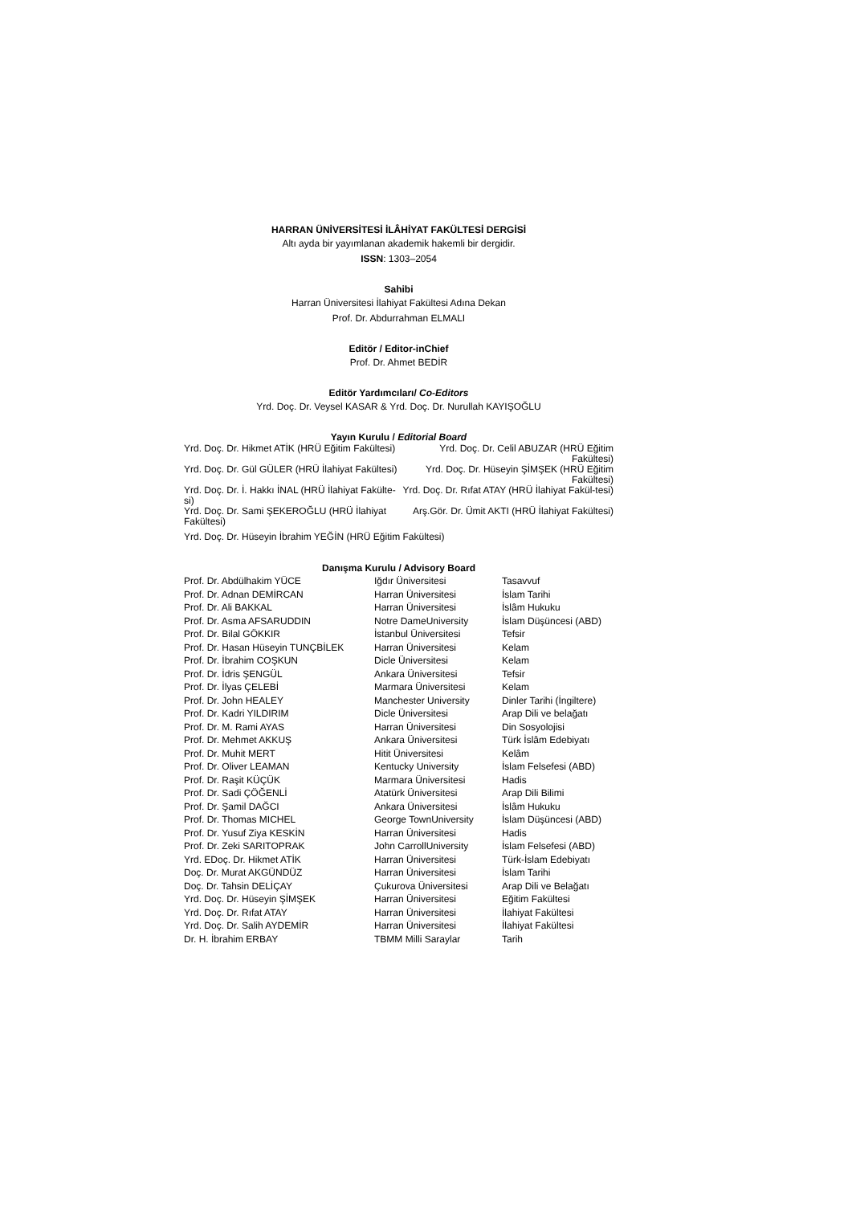HARRAN ÜNİVERSİTESİ İLÂHİYAT FAKÜLTESİ DERGİSİ
Altı ayda bir yayımlanan akademik hakemli bir dergidir.
ISSN: 1303–2054
Sahibi
Harran Üniversitesi İlahiyat Fakültesi Adına Dekan
Prof. Dr. Abdurrahman ELMALI
Editör / Editor-inChief
Prof. Dr. Ahmet BEDİR
Editör Yardımcıları/ Co-Editors
Yrd. Doç. Dr. Veysel KASAR & Yrd. Doç. Dr. Nurullah KAYIŞOĞLU
Yayın Kurulu / Editorial Board
| Yrd. Doç. Dr. Hikmet ATİK (HRÜ Eğitim Fakültesi) | Yrd. Doç. Dr. Celil ABUZAR (HRÜ Eğitim Fakültesi) |
| Yrd. Doç. Dr. Gül GÜLER (HRÜ İlahiyat Fakültesi) | Yrd. Doç. Dr. Hüseyin ŞİMŞEK (HRÜ Eğitim Fakültesi) |
| Yrd. Doç. Dr. İ. Hakkı İNAL (HRÜ İlahiyat Fakülte-si) | Yrd. Doç. Dr. Rıfat ATAY (HRÜ İlahiyat Fakül-tesi) |
| Yrd. Doç. Dr. Sami ŞEKEROĞLU (HRÜ İlahiyat Fakültesi) | Arş.Gör. Dr. Ümit AKTI (HRÜ İlahiyat Fakültesi) |
| Yrd. Doç. Dr. Hüseyin İbrahim YEĞİN (HRÜ Eğitim Fakültesi) | |
Danışma Kurulu / Advisory Board
| Prof. Dr. Abdülhakim YÜCE | Iğdır Üniversitesi | Tasavvuf |
| Prof. Dr. Adnan DEMİRCAN | Harran Üniversitesi | İslam Tarihi |
| Prof. Dr. Ali BAKKAL | Harran Üniversitesi | İslâm Hukuku |
| Prof. Dr. Asma AFSARUDDIN | Notre DameUniversity | İslam Düşüncesi (ABD) |
| Prof. Dr. Bilal GÖKKIR | İstanbul Üniversitesi | Tefsir |
| Prof. Dr. Hasan Hüseyin TUNÇBİLEK | Harran Üniversitesi | Kelam |
| Prof. Dr. İbrahim COŞKUN | Dicle Üniversitesi | Kelam |
| Prof. Dr. İdris ŞENGÜL | Ankara Üniversitesi | Tefsir |
| Prof. Dr. İlyas ÇELEBİ | Marmara Üniversitesi | Kelam |
| Prof. Dr. John HEALEY | Manchester University | Dinler Tarihi (İngiltere) |
| Prof. Dr. Kadri YILDIRIM | Dicle Üniversitesi | Arap Dili ve belağatı |
| Prof. Dr. M. Rami AYAS | Harran Üniversitesi | Din Sosyolojisi |
| Prof. Dr. Mehmet AKKUŞ | Ankara Üniversitesi | Türk İslâm Edebiyatı |
| Prof. Dr. Muhit MERT | Hitit Üniversitesi | Kelâm |
| Prof. Dr. Oliver LEAMAN | Kentucky University | İslam Felsefesi (ABD) |
| Prof. Dr. Raşit KÜÇÜK | Marmara Üniversitesi | Hadis |
| Prof. Dr. Sadi ÇÖĞENLİ | Atatürk Üniversitesi | Arap Dili Bilimi |
| Prof. Dr. Şamil DAĞCI | Ankara Üniversitesi | İslâm Hukuku |
| Prof. Dr. Thomas MICHEL | George TownUniversity | İslam Düşüncesi (ABD) |
| Prof. Dr. Yusuf Ziya KESKİN | Harran Üniversitesi | Hadis |
| Prof. Dr. Zeki SARITOPRAK | John CarrollUniversity | İslam Felsefesi (ABD) |
| Yrd. EDoç. Dr. Hikmet ATİK | Harran Üniversitesi | Türk-İslam Edebiyatı |
| Doç. Dr. Murat AKGÜNDÜZ | Harran Üniversitesi | İslam Tarihi |
| Doç. Dr. Tahsin DELİÇAY | Çukurova Üniversitesi | Arap Dili ve Belağatı |
| Yrd. Doç. Dr. Hüseyin ŞİMŞEK | Harran Üniversitesi | Eğitim Fakültesi |
| Yrd. Doç. Dr. Rıfat ATAY | Harran Üniversitesi | İlahiyat Fakültesi |
| Yrd. Doç. Dr. Salih AYDEMİR | Harran Üniversitesi | İlahiyat Fakültesi |
| Dr. H. İbrahim ERBAY | TBMM Milli Saraylar | Tarih |